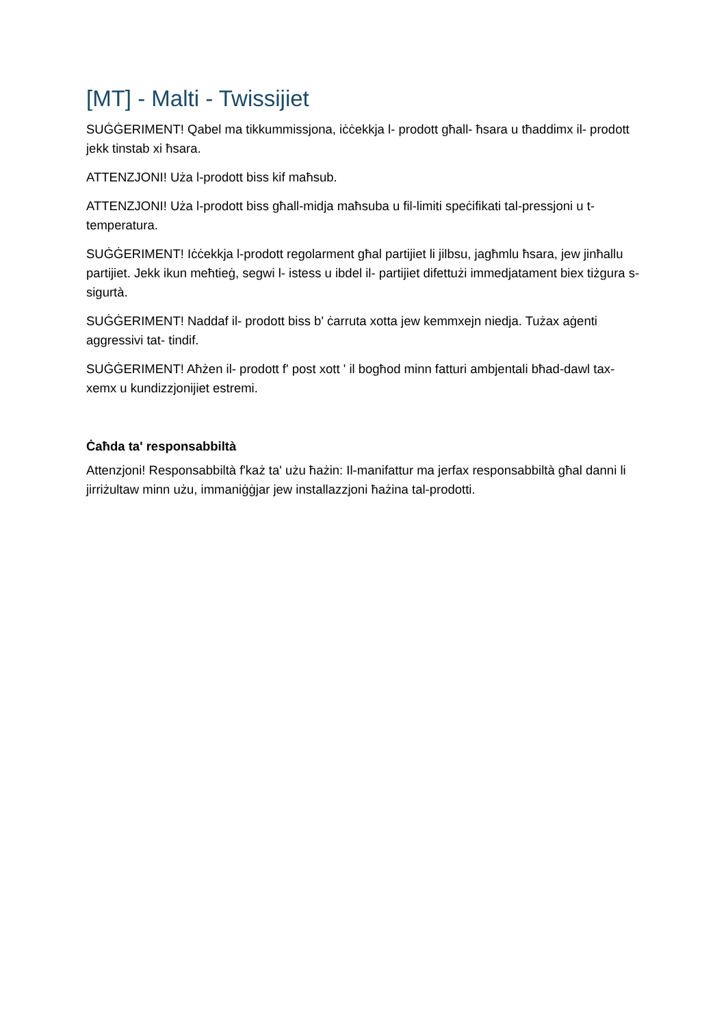[MT] - Malti - Twissijiet
SUĠĠERIMENT! Qabel ma tikkummissjona, iċċekkja l- prodott għall- ħsara u tħaddimx il- prodott jekk tinstab xi ħsara.
ATTENZJONI! Uża l-prodott biss kif maħsub.
ATTENZJONI! Uża l-prodott biss għall-midja maħsuba u fil-limiti speċifikati tal-pressjoni u t-temperatura.
SUĠĠERIMENT! Iċċekkja l-prodott regolarment għal partijiet li jilbsu, jagħmlu ħsara, jew jinħallu partijiet. Jekk ikun meħtieġ, segwi l- istess u ibdel il- partijiet difettużi immedjatament biex tiżgura s- sigurtà.
SUĠĠERIMENT! Naddaf il- prodott biss b' ċarruta xotta jew kemmxejn niedja. Tużax aġenti aggressivi tat- tindif.
SUĠĠERIMENT! Aħżen il- prodott f' post xott ' il bogħod minn fatturi ambjentali bħad-dawl tax- xemx u kundizzjonijiet estremi.
Ċaħda ta' responsabbiltà
Attenzjoni! Responsabbiltà f'każ ta' użu ħażin: Il-manifattur ma jerfax responsabbiltà għal danni li jirriżultaw minn użu, immaniġġjar jew installazzjoni ħażina tal-prodotti.